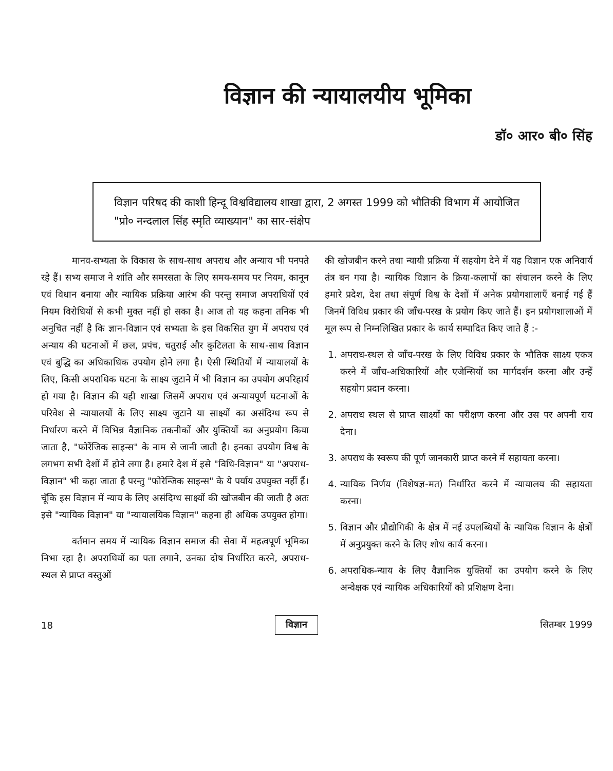विज्ञान की न्यायालयीय भूमिका
डॉ० आर० बी० सिंह
विज्ञान परिषद की काशी हिन्दू विश्वविद्यालय शाखा द्वारा, 2 अगस्त 1999 को भौतिकी विभाग में आयोजित "प्रो० नन्दलाल सिंह स्मृति व्याख्यान" का सार-संक्षेप
मानव-सभ्यता के विकास के साथ-साथ अपराध और अन्याय भी पनपते रहे हैं। सभ्य समाज ने शांति और समरसता के लिए समय-समय पर नियम, कानून एवं विधान बनाया और न्यायिक प्रक्रिया आरंभ की परन्तु समाज अपराधियों एवं नियम विरोधियों से कभी मुक्त नहीं हो सका है। आज तो यह कहना तनिक भी अनुचित नहीं है कि ज्ञान-विज्ञान एवं सभ्यता के इस विकसित युग में अपराध एवं अन्याय की घटनाओं में छल, प्रपंच, चतुराई और कुटिलता के साथ-साथ विज्ञान एवं बुद्धि का अधिकाधिक उपयोग होने लगा है। ऐसी स्थितियों में न्यायालयों के लिए, किसी अपराधिक घटना के साक्ष्य जुटाने में भी विज्ञान का उपयोग अपरिहार्य हो गया है। विज्ञान की यही शाखा जिसमें अपराध एवं अन्यायपूर्ण घटनाओं के परिवेश से न्यायालयों के लिए साक्ष्य जुटाने या साक्ष्यों का असंदिग्ध रूप से निर्धारण करने में विभिन्न वैज्ञानिक तकनीकों और युक्तियों का अनुप्रयोग किया जाता है, "फोरेंजिक साइन्स" के नाम से जानी जाती है। इनका उपयोग विश्व के लगभग सभी देशों में होने लगा है। हमारे देश में इसे "विधि-विज्ञान" या "अपराध-विज्ञान" भी कहा जाता है परन्तु "फोरेन्जिक साइन्स" के ये पर्याय उपयुक्त नहीं हैं। चूँकि इस विज्ञान में न्याय के लिए असंदिग्ध साक्ष्यों की खोजबीन की जाती है अतः इसे "न्यायिक विज्ञान" या "न्यायालयिक विज्ञान" कहना ही अधिक उपयुक्त होगा।
वर्तमान समय में न्यायिक विज्ञान समाज की सेवा में महत्वपूर्ण भूमिका निभा रहा है। अपराधियों का पता लगाने, उनका दोष निर्धारित करने, अपराध-स्थल से प्राप्त वस्तुओं
की खोजबीन करने तथा न्यायी प्रक्रिया में सहयोग देने में यह विज्ञान एक अनिवार्य तंत्र बन गया है। न्यायिक विज्ञान के क्रिया-कलापों का संचालन करने के लिए हमारे प्रदेश, देश तथा संपूर्ण विश्व के देशों में अनेक प्रयोगशालाएँ बनाई गई हैं जिनमें विविध प्रकार की जाँच-परख के प्रयोग किए जाते हैं। इन प्रयोगशालाओं में मूल रूप से निम्नलिखित प्रकार के कार्य सम्पादित किए जाते हैं :-
1. अपराध-स्थल से जाँच-परख के लिए विविध प्रकार के भौतिक साक्ष्य एकत्र करने में जाँच-अधिकारियों और एजेन्सियों का मार्गदर्शन करना और उन्हें सहयोग प्रदान करना।
2. अपराध स्थल से प्राप्त साक्ष्यों का परीक्षण करना और उस पर अपनी राय देना।
3. अपराध के स्वरूप की पूर्ण जानकारी प्राप्त करने में सहायता करना।
4. न्यायिक निर्णय (विशेषज्ञ-मत) निर्धारित करने में न्यायालय की सहायता करना।
5. विज्ञान और प्रौद्योगिकी के क्षेत्र में नई उपलब्धियों के न्यायिक विज्ञान के क्षेत्रों में अनुप्रयुक्त करने के लिए शोध कार्य करना।
6. अपराधिक-न्याय के लिए वैज्ञानिक युक्तियों का उपयोग करने के लिए अन्वेक्षक एवं न्यायिक अधिकारियों को प्रशिक्षण देना।
18 विज्ञान सितम्बर 1999